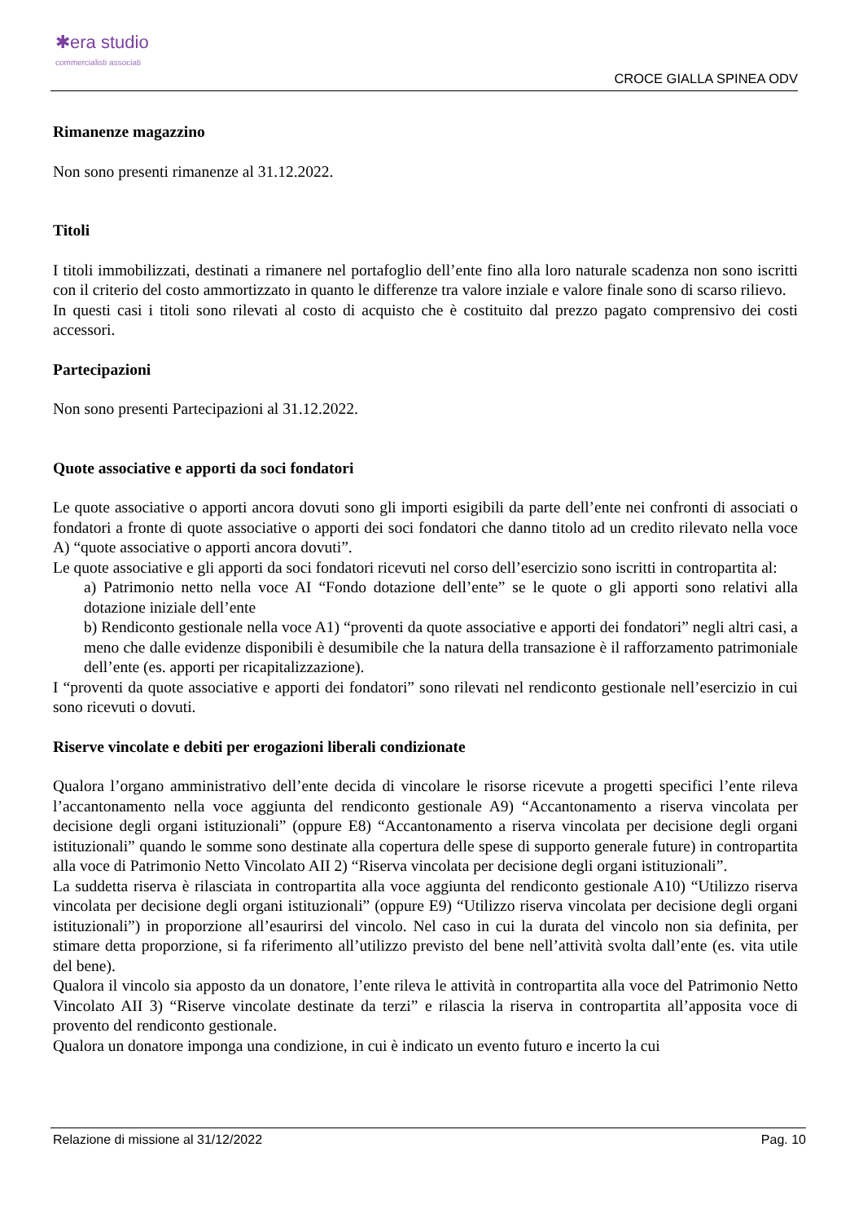✱era studio
commercialisti associati
CROCE GIALLA SPINEA ODV
Rimanenze magazzino
Non sono presenti rimanenze al 31.12.2022.
Titoli
I titoli immobilizzati, destinati a rimanere nel portafoglio dell’ente fino alla loro naturale scadenza non sono iscritti con il criterio del costo ammortizzato in quanto le differenze tra valore inziale e valore finale sono di scarso rilievo.
In questi casi i titoli sono rilevati al costo di acquisto che è costituito dal prezzo pagato comprensivo dei costi accessori.
Partecipazioni
Non sono presenti Partecipazioni al 31.12.2022.
Quote associative e apporti da soci fondatori
Le quote associative o apporti ancora dovuti sono gli importi esigibili da parte dell’ente nei confronti di associati o fondatori a fronte di quote associative o apporti dei soci fondatori che danno titolo ad un credito rilevato nella voce A) “quote associative o apporti ancora dovuti”.
Le quote associative e gli apporti da soci fondatori ricevuti nel corso dell’esercizio sono iscritti in contropartita al:
a) Patrimonio netto nella voce AI “Fondo dotazione dell’ente” se le quote o gli apporti sono relativi alla dotazione iniziale dell’ente
b) Rendiconto gestionale nella voce A1) “proventi da quote associative e apporti dei fondatori” negli altri casi, a meno che dalle evidenze disponibili è desumibile che la natura della transazione è il rafforzamento patrimoniale dell’ente (es. apporti per ricapitalizzazione).
I “proventi da quote associative e apporti dei fondatori” sono rilevati nel rendiconto gestionale nell’esercizio in cui sono ricevuti o dovuti.
Riserve vincolate e debiti per erogazioni liberali condizionate
Qualora l’organo amministrativo dell’ente decida di vincolare le risorse ricevute a progetti specifici l’ente rileva l’accantonamento nella voce aggiunta del rendiconto gestionale A9) “Accantonamento a riserva vincolata per decisione degli organi istituzionali” (oppure E8) “Accantonamento a riserva vincolata per decisione degli organi istituzionali” quando le somme sono destinate alla copertura delle spese di supporto generale future) in contropartita alla voce di Patrimonio Netto Vincolato AII 2) “Riserva vincolata per decisione degli organi istituzionali”.
La suddetta riserva è rilasciata in contropartita alla voce aggiunta del rendiconto gestionale A10) “Utilizzo riserva vincolata per decisione degli organi istituzionali” (oppure E9) “Utilizzo riserva vincolata per decisione degli organi istituzionali”) in proporzione all’esaurirsi del vincolo. Nel caso in cui la durata del vincolo non sia definita, per stimare detta proporzione, si fa riferimento all’utilizzo previsto del bene nell’attività svolta dall’ente (es. vita utile del bene).
Qualora il vincolo sia apposto da un donatore, l’ente rileva le attività in contropartita alla voce del Patrimonio Netto Vincolato AII 3) “Riserve vincolate destinate da terzi” e rilascia la riserva in contropartita all’apposita voce di provento del rendiconto gestionale.
Qualora un donatore imponga una condizione, in cui è indicato un evento futuro e incerto la cui
Relazione di missione al 31/12/2022 Pag. 10